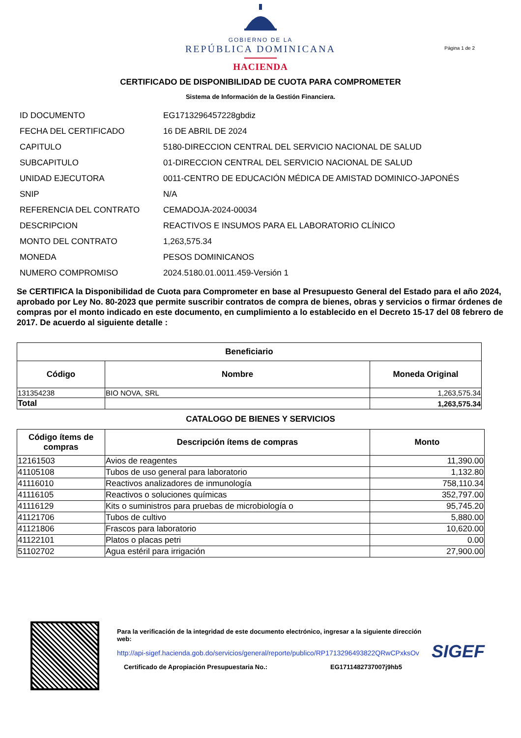GOBIERNO DE LA
REPÚBLICA DOMINICANA
HACIENDA
Página 1 de 2
CERTIFICADO DE DISPONIBILIDAD DE CUOTA PARA COMPROMETER
Sistema de Información de la Gestión Financiera.
| ID DOCUMENTO | EG1713296457228gbdiz |
| FECHA DEL CERTIFICADO | 16 DE ABRIL DE 2024 |
| CAPITULO | 5180-DIRECCION CENTRAL DEL SERVICIO NACIONAL DE SALUD |
| SUBCAPITULO | 01-DIRECCION CENTRAL DEL SERVICIO NACIONAL DE SALUD |
| UNIDAD EJECUTORA | 0011-CENTRO DE EDUCACIÓN MÉDICA DE AMISTAD DOMINICO-JAPONÉS |
| SNIP | N/A |
| REFERENCIA DEL CONTRATO | CEMADOJA-2024-00034 |
| DESCRIPCION | REACTIVOS E INSUMOS PARA EL LABORATORIO CLÍNICO |
| MONTO DEL CONTRATO | 1,263,575.34 |
| MONEDA | PESOS DOMINICANOS |
| NUMERO COMPROMISO | 2024.5180.01.0011.459-Versión 1 |
Se CERTIFICA la Disponibilidad de Cuota para Comprometer en base al Presupuesto General del Estado para el año 2024, aprobado por Ley No. 80-2023 que permite suscribir contratos de compra de bienes, obras y servicios o firmar órdenes de compras por el monto indicado en este documento, en cumplimiento a lo establecido en el Decreto 15-17 del 08 febrero de 2017. De acuerdo al siguiente detalle :
| Beneficiario | | |
| --- | --- | --- |
| Código | Nombre | Moneda Original |
| 131354238 | BIO NOVA, SRL | 1,263,575.34 |
| Total | | 1,263,575.34 |
CATALOGO DE BIENES Y SERVICIOS
| Código ítems de compras | Descripción ítems de compras | Monto |
| --- | --- | --- |
| 12161503 | Avios de reagentes | 11,390.00 |
| 41105108 | Tubos de uso general para laboratorio | 1,132.80 |
| 41116010 | Reactivos analizadores de inmunología | 758,110.34 |
| 41116105 | Reactivos o soluciones químicas | 352,797.00 |
| 41116129 | Kits o suministros para pruebas de microbiología o | 95,745.20 |
| 41121706 | Tubos de cultivo | 5,880.00 |
| 41121806 | Frascos para laboratorio | 10,620.00 |
| 41122101 | Platos o placas petri | 0.00 |
| 51102702 | Agua estéril para irrigación | 27,900.00 |
Para la verificación de la integridad de este documento electrónico, ingresar a la siguiente dirección web:
http://api-sigef.hacienda.gob.do/servicios/general/reporte/publico/RP1713296493822QRwCPxksOv
Certificado de Apropiación Presupuestaria No.: EG1711482737007j9hb5
SIGEF